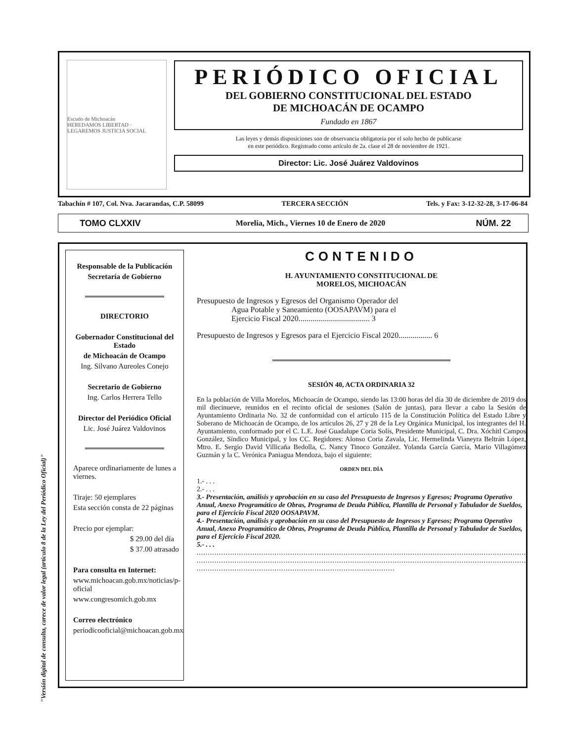"Versión digital de consulta, carece de valor legal (artículo 8 de la Ley del Periódico Oficial)"
Escudo de Michoacán
HEREDAMOS LIBERTAD · LEGAREMOS JUSTICIA SOCIAL
PERIÓDICO OFICIAL
DEL GOBIERNO CONSTITUCIONAL DEL ESTADO
DE MICHOACÁN DE OCAMPO
Fundado en 1867
Las leyes y demás disposiciones son de observancia obligatoria por el solo hecho de publicarse
en este periódico. Registrado como artículo de 2a. clase el 28 de noviembre de 1921.
Director: Lic. José Juárez Valdovinos
Tabachín # 107, Col. Nva. Jacarandas, C.P. 58099 TERCERA SECCIÓN Tels. y Fax: 3-12-32-28, 3-17-06-84
TOMO CLXXIV Morelia, Mich., Viernes 10 de Enero de 2020 NÚM. 22
Responsable de la Publicación
Secretaría de Gobierno
DIRECTORIO
Gobernador Constitucional del Estado
de Michoacán de Ocampo
Ing. Silvano Aureoles Conejo
Secretario de Gobierno
Ing. Carlos Herrera Tello
Director del Periódico Oficial
Lic. José Juárez Valdovinos
Aparece ordinariamente de lunes a viernes.
Tiraje: 50 ejemplares
Esta sección consta de 22 páginas
Precio por ejemplar:
$ 29.00 del día
$ 37.00 atrasado
Para consulta en Internet:
www.michoacan.gob.mx/noticias/p-oficial
www.congresomich.gob.mx
Correo electrónico
periodicooficial@michoacan.gob.mx
CONTENIDO
H. AYUNTAMIENTO CONSTITUCIONAL DE
MORELOS, MICHOACÁN
Presupuesto de Ingresos y Egresos del Organismo Operador del
Agua Potable y Saneamiento (OOSAPAVM) para el
Ejercicio Fiscal 2020.................................... 3
Presupuesto de Ingresos y Egresos para el Ejercicio Fiscal 2020................. 6
SESIÓN 40, ACTA ORDINARIA 32
En la población de Villa Morelos, Michoacán de Ocampo, siendo las 13:00 horas del día 30 de diciembre de 2019 dos mil diecinueve, reunidos en el recinto oficial de sesiones (Salón de juntas), para llevar a cabo la Sesión de Ayuntamiento Ordinaria No. 32 de conformidad con el artículo 115 de la Constitución Política del Estado Libre y Soberano de Michoacán de Ocampo, de los artículos 26, 27 y 28 de la Ley Orgánica Municipal, los integrantes del H. Ayuntamiento, conformado por el C. L.E. José Guadalupe Coria Solís, Presidente Municipal, C. Dra. Xóchitl Campos González, Síndico Municipal, y los CC. Regidores: Alonso Coria Zavala, Lic. Hermelinda Vianeyra Beltrán López, Mtro. E. Sergio David Villicaña Bedolla, C. Nancy Tinoco González. Yolanda García García, Mario Villagómez Guzmán y la C. Verónica Paniagua Mendoza, bajo el siguiente:
ORDEN DEL DÍA
1.- . . .
2.- . . .
3.- Presentación, análisis y aprobación en su caso del Presupuesto de Ingresos y Egresos; Programa Operativo Anual, Anexo Programático de Obras, Programa de Deuda Pública, Plantilla de Personal y Tabulador de Sueldos, para el Ejercicio Fiscal 2020 OOSAPAVM.
4.- Presentación, análisis y aprobación en su caso del Presupuesto de Ingresos y Egresos; Programa Operativo Anual, Anexo Programático de Obras, Programa de Deuda Pública, Plantilla de Personal y Tabulador de Sueldos, para el Ejercicio Fiscal 2020.
5.- . . .
....................................................................................................................................................
....................................................................................................................................................
.........................................................................................